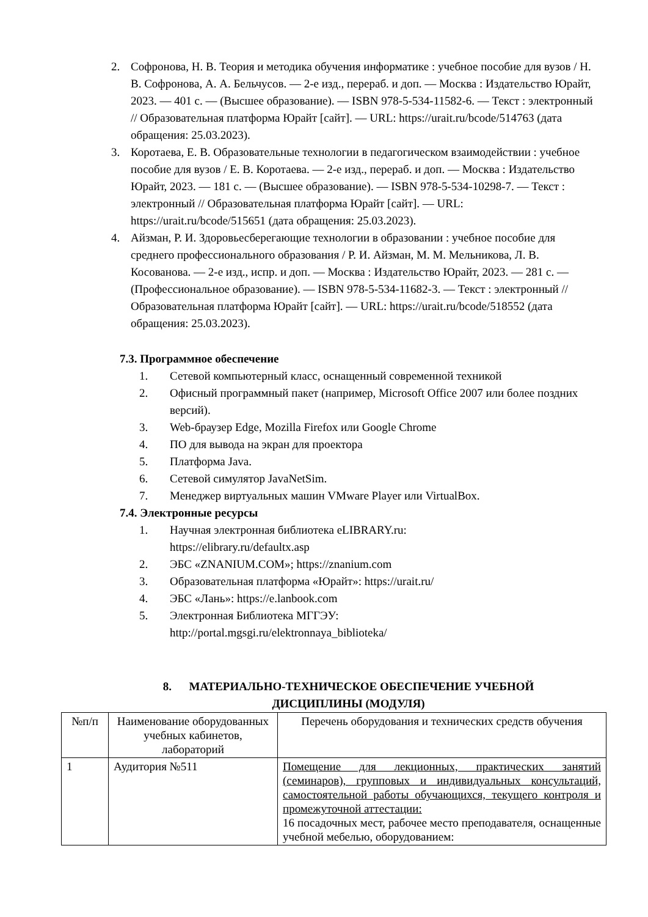2. Софронова, Н. В. Теория и методика обучения информатике : учебное пособие для вузов / Н. В. Софронова, А. А. Бельчусов. — 2-е изд., перераб. и доп. — Москва : Издательство Юрайт, 2023. — 401 с. — (Высшее образование). — ISBN 978-5-534-11582-6. — Текст : электронный // Образовательная платформа Юрайт [сайт]. — URL: https://urait.ru/bcode/514763 (дата обращения: 25.03.2023).
3. Коротаева, Е. В. Образовательные технологии в педагогическом взаимодействии : учебное пособие для вузов / Е. В. Коротаева. — 2-е изд., перераб. и доп. — Москва : Издательство Юрайт, 2023. — 181 с. — (Высшее образование). — ISBN 978-5-534-10298-7. — Текст : электронный // Образовательная платформа Юрайт [сайт]. — URL: https://urait.ru/bcode/515651 (дата обращения: 25.03.2023).
4. Айзман, Р. И. Здоровьесберегающие технологии в образовании : учебное пособие для среднего профессионального образования / Р. И. Айзман, М. М. Мельникова, Л. В. Косованова. — 2-е изд., испр. и доп. — Москва : Издательство Юрайт, 2023. — 281 с. — (Профессиональное образование). — ISBN 978-5-534-11682-3. — Текст : электронный // Образовательная платформа Юрайт [сайт]. — URL: https://urait.ru/bcode/518552 (дата обращения: 25.03.2023).
7.3. Программное обеспечение
1. Сетевой компьютерный класс, оснащенный современной техникой
2. Офисный программный пакет (например, Microsoft Office 2007 или более поздних версий).
3. Web-браузер Edge, Mozilla Firefox или Google Chrome
4. ПО для вывода на экран для проектора
5. Платформа Java.
6. Сетевой симулятор JavaNetSim.
7. Менеджер виртуальных машин VMware Player или VirtualBox.
7.4. Электронные ресурсы
1. Научная электронная библиотека eLIBRARY.ru:
https://elibrary.ru/defaultx.asp
2. ЭБС «ZNANIUM.COM»; https://znanium.com
3. Образовательная платформа «Юрайт»: https://urait.ru/
4. ЭБС «Лань»: https://e.lanbook.com
5. Электронная Библиотека МГГЭУ:
http://portal.mgsgi.ru/elektronnaya_biblioteka/
8. МАТЕРИАЛЬНО-ТЕХНИЧЕСКОЕ ОБЕСПЕЧЕНИЕ УЧЕБНОЙ
ДИСЦИПЛИНЫ (МОДУЛЯ)
| №п/п | Наименование оборудованных учебных кабинетов, лабораторий | Перечень оборудования и технических средств обучения |
| 1 | Аудитория №511 | Помещение для лекционных, практических занятий (семинаров), групповых и индивидуальных консультаций, самостоятельной работы обучающихся, текущего контроля и промежуточной аттестации: 16 посадочных мест, рабочее место преподавателя, оснащенные учебной мебелью, оборудованием: |